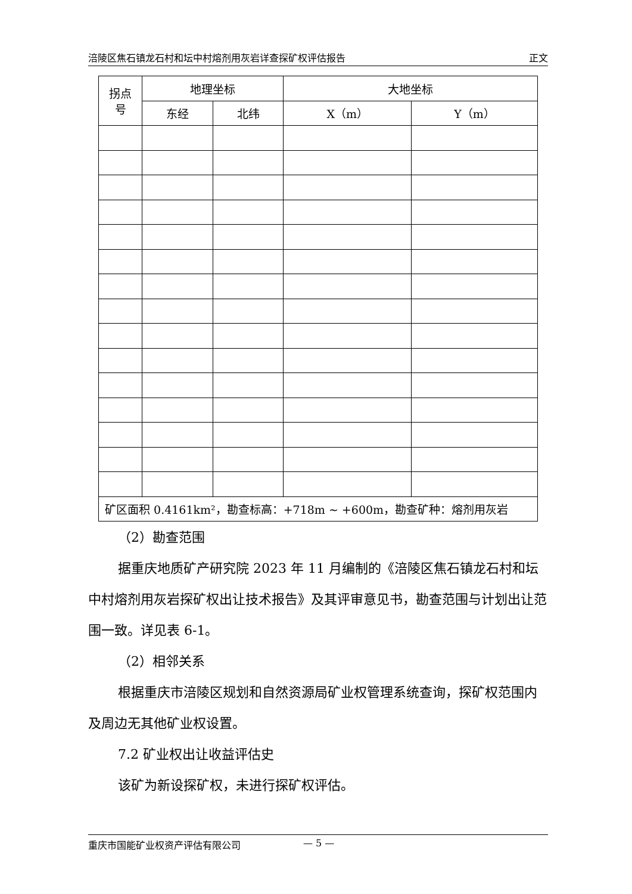涪陵区焦石镇龙石村和坛中村熔剂用灰岩详查探矿权评估报告 正文
| 拐点 号 | 地理坐标 | | 大地坐标 | |
| --- | --- | --- | --- | --- |
| | 东经 | 北纬 | X（m） | Y（m） |
| 矿区面积 0.4161km²，勘查标高：+718m ~ +600m，勘查矿种：熔剂用灰岩 | | | | |
（2）勘查范围
据重庆地质矿产研究院 2023 年 11 月编制的《涪陵区焦石镇龙石村和坛中村熔剂用灰岩探矿权出让技术报告》及其评审意见书，勘查范围与计划出让范围一致。详见表 6-1。
（2）相邻关系
根据重庆市涪陵区规划和自然资源局矿业权管理系统查询，探矿权范围内及周边无其他矿业权设置。
7.2 矿业权出让收益评估史
该矿为新设探矿权，未进行探矿权评估。
重庆市国能矿业权资产评估有限公司 — 5 —